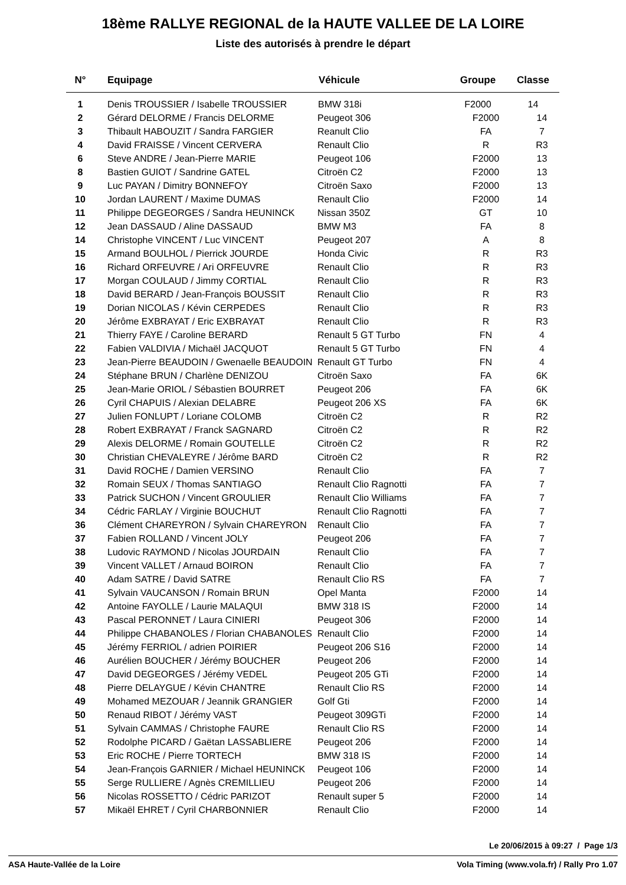18ème RALLYE REGIONAL de la HAUTE VALLEE DE LA LOIRE
Liste des autorisés à prendre le départ
| N° | Equipage | Véhicule | Groupe | Classe |
| --- | --- | --- | --- | --- |
| 1 | Denis TROUSSIER / Isabelle TROUSSIER | BMW 318i | F2000 | 14 |
| 2 | Gérard DELORME / Francis DELORME | Peugeot 306 | F2000 | 14 |
| 3 | Thibault HABOUZIT / Sandra FARGIER | Reanult Clio | FA | 7 |
| 4 | David FRAISSE / Vincent CERVERA | Renault Clio | R | R3 |
| 6 | Steve ANDRE / Jean-Pierre MARIE | Peugeot 106 | F2000 | 13 |
| 8 | Bastien GUIOT / Sandrine GATEL | Citroën C2 | F2000 | 13 |
| 9 | Luc PAYAN / Dimitry BONNEFOY | Citroën Saxo | F2000 | 13 |
| 10 | Jordan LAURENT / Maxime DUMAS | Renault Clio | F2000 | 14 |
| 11 | Philippe DEGEORGES / Sandra HEUNINCK | Nissan 350Z | GT | 10 |
| 12 | Jean DASSAUD / Aline DASSAUD | BMW M3 | FA | 8 |
| 14 | Christophe VINCENT / Luc VINCENT | Peugeot 207 | A | 8 |
| 15 | Armand BOULHOL / Pierrick JOURDE | Honda Civic | R | R3 |
| 16 | Richard ORFEUVRE / Ari ORFEUVRE | Renault Clio | R | R3 |
| 17 | Morgan COULAUD / Jimmy CORTIAL | Renault Clio | R | R3 |
| 18 | David BERARD / Jean-François BOUSSIT | Renault Clio | R | R3 |
| 19 | Dorian NICOLAS / Kévin CERPEDES | Renault Clio | R | R3 |
| 20 | Jérôme EXBRAYAT / Eric EXBRAYAT | Renault Clio | R | R3 |
| 21 | Thierry FAYE / Caroline BERARD | Renault 5 GT Turbo | FN | 4 |
| 22 | Fabien VALDIVIA / Michaël JACQUOT | Renault 5 GT Turbo | FN | 4 |
| 23 | Jean-Pierre BEAUDOIN / Gwenaelle BEAUDOIN | Renault GT Turbo | FN | 4 |
| 24 | Stéphane BRUN / Charlène DENIZOU | Citroën Saxo | FA | 6K |
| 25 | Jean-Marie ORIOL / Sébastien BOURRET | Peugeot 206 | FA | 6K |
| 26 | Cyril CHAPUIS / Alexian DELABRE | Peugeot 206 XS | FA | 6K |
| 27 | Julien FONLUPT / Loriane COLOMB | Citroën C2 | R | R2 |
| 28 | Robert EXBRAYAT / Franck SAGNARD | Citroën C2 | R | R2 |
| 29 | Alexis DELORME / Romain GOUTELLE | Citroën C2 | R | R2 |
| 30 | Christian CHEVALEYRE / Jérôme BARD | Citroën C2 | R | R2 |
| 31 | David ROCHE / Damien VERSINO | Renault Clio | FA | 7 |
| 32 | Romain SEUX / Thomas SANTIAGO | Renault Clio Ragnotti | FA | 7 |
| 33 | Patrick SUCHON / Vincent GROULIER | Renault Clio Williams | FA | 7 |
| 34 | Cédric FARLAY / Virginie BOUCHUT | Renault Clio Ragnotti | FA | 7 |
| 36 | Clément CHAREYRON / Sylvain CHAREYRON | Renault Clio | FA | 7 |
| 37 | Fabien ROLLAND / Vincent JOLY | Peugeot 206 | FA | 7 |
| 38 | Ludovic RAYMOND / Nicolas JOURDAIN | Renault Clio | FA | 7 |
| 39 | Vincent VALLET / Arnaud BOIRON | Renault Clio | FA | 7 |
| 40 | Adam SATRE / David SATRE | Renault Clio RS | FA | 7 |
| 41 | Sylvain VAUCANSON / Romain BRUN | Opel Manta | F2000 | 14 |
| 42 | Antoine FAYOLLE / Laurie MALAQUI | BMW 318 IS | F2000 | 14 |
| 43 | Pascal PERONNET / Laura CINIERI | Peugeot 306 | F2000 | 14 |
| 44 | Philippe CHABANOLES / Florian CHABANOLES | Renault Clio | F2000 | 14 |
| 45 | Jérémy FERRIOL / adrien POIRIER | Peugeot 206 S16 | F2000 | 14 |
| 46 | Aurélien BOUCHER / Jérémy BOUCHER | Peugeot 206 | F2000 | 14 |
| 47 | David DEGEORGES / Jérémy VEDEL | Peugeot 205 GTi | F2000 | 14 |
| 48 | Pierre DELAYGUE / Kévin CHANTRE | Renault Clio RS | F2000 | 14 |
| 49 | Mohamed MEZOUAR / Jeannik GRANGIER | Golf Gti | F2000 | 14 |
| 50 | Renaud RIBOT / Jérémy VAST | Peugeot 309GTi | F2000 | 14 |
| 51 | Sylvain CAMMAS / Christophe FAURE | Renault Clio RS | F2000 | 14 |
| 52 | Rodolphe PICARD / Gaëtan LASSABLIERE | Peugeot 206 | F2000 | 14 |
| 53 | Eric ROCHE / Pierre TORTECH | BMW 318 IS | F2000 | 14 |
| 54 | Jean-François GARNIER / Michael HEUNINCK | Peugeot 106 | F2000 | 14 |
| 55 | Serge RULLIERE / Agnès CREMILLIEU | Peugeot 206 | F2000 | 14 |
| 56 | Nicolas ROSSETTO / Cédric PARIZOT | Renault super 5 | F2000 | 14 |
| 57 | Mikaël EHRET / Cyril CHARBONNIER | Renault Clio | F2000 | 14 |
Le 20/06/2015 à 09:27 / Page 1/3
ASA Haute-Vallée de la Loire Vola Timing (www.vola.fr) / Rally Pro 1.07